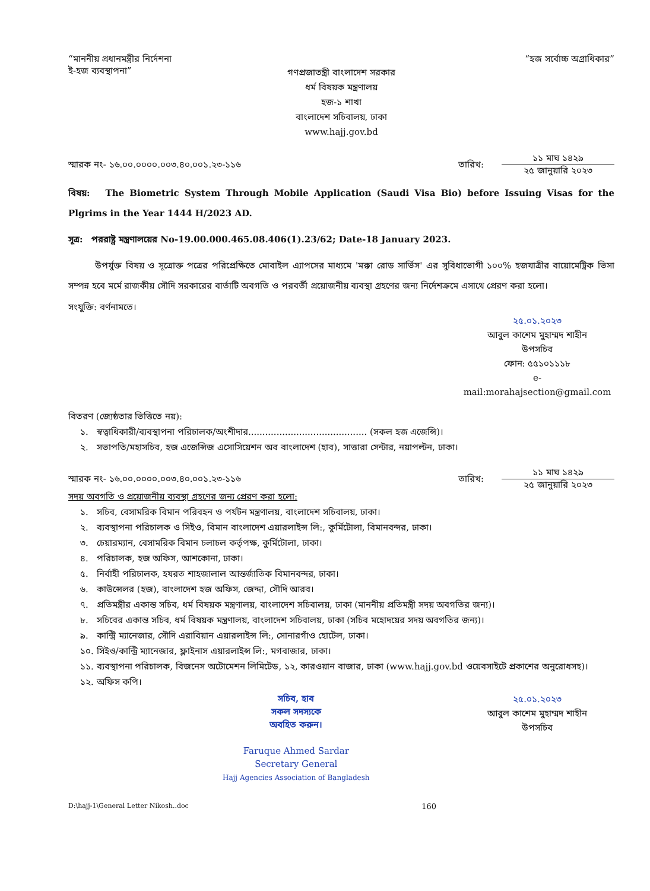“মাননীয় প্রধানমন্ত্রীর নির্দেশনা
ই-হজ ব্যবস্থাপনা”
“হজ সর্বোচ্চ অগ্রাধিকার”
গণপ্রজাতন্ত্রী বাংলাদেশ সরকার
ধর্ম বিষয়ক মন্ত্রণালয়
হজ-১ শাখা
বাংলাদেশ সচিবালয়, ঢাকা
www.hajj.gov.bd
স্মারক নং- ১৬.০০.০০০০.০০৩.৪০.০০১.২৩-১১৬
তারিখ:
১১ মাঘ ১৪২৯
২৫ জানুয়ারি ২০২৩
বিষয়: The Biometric System Through Mobile Application (Saudi Visa Bio) before Issuing Visas for the Plgrims in the Year 1444 H/2023 AD.
সূত্র: পররাষ্ট্র মন্ত্রণালয়ের No-19.00.000.465.08.406(1).23/62; Date-18 January 2023.
   উপর্যুক্ত বিষয় ও সূত্রোক্ত পত্রের পরিপ্রেক্ষিতে মোবাইল এ্যাপসের মাধ্যমে 'মক্কা রোড সার্ভিস' এর সুবিধাভোগী ১০০% হজযাত্রীর বায়োমেট্রিক ভিসা সম্পন্ন হবে মর্মে রাজকীয় সৌদি সরকারের বার্তাটি অবগতি ও পরবর্তী প্রয়োজনীয় ব্যবস্থা গ্রহণের জন্য নির্দেশক্রমে এসাথে প্রেরণ করা হলো।
সংযুক্তি: বর্ণনামতে।
২৫.০১.২০২৩
আবুল কাশেম মুহাম্মদ শাহীন
উপসচিব
ফোন: ৫৫১০১১১৮
e-mail:morahajsection@gmail.com
বিতরণ (জ্যেষ্ঠতার ভিত্তিতে নয়):
১. স্বত্বাধিকারী/ব্যবস্থাপনা পরিচালক/অংশীদার.......................................... (সকল হজ এজেন্সি)।
২. সভাপতি/মহাসচিব, হজ এজেন্সিজ এসোসিয়েশন অব বাংলাদেশ (হাব), সাত্তারা সেন্টার, নয়াপল্টন, ঢাকা।
স্মারক নং- ১৬.০০.০০০০.০০৩.৪০.০০১.২৩-১১৬
তারিখ:
১১ মাঘ ১৪২৯
২৫ জানুয়ারি ২০২৩
সদয় অবগতি ও প্রয়োজনীয় ব্যবস্থা গ্রহণের জন্য প্রেরণ করা হলো:
১. সচিব, বেসামরিক বিমান পরিবহন ও পর্যটন মন্ত্রণালয়, বাংলাদেশ সচিবালয়, ঢাকা।
২. ব্যবস্থাপনা পরিচালক ও সিইও, বিমান বাংলাদেশ এয়ারলাইন্স লি:, কুর্মিটোলা, বিমানবন্দর, ঢাকা।
৩. চেয়ারম্যান, বেসামরিক বিমান চলাচল কর্তৃপক্ষ, কুর্মিটোলা, ঢাকা।
৪. পরিচালক, হজ অফিস, আশকোনা, ঢাকা।
৫. নির্বাহী পরিচালক, হযরত শাহজালাল আন্তর্জাতিক বিমানবন্দর, ঢাকা।
৬. কাউন্সেলর (হজ), বাংলাদেশ হজ অফিস, জেদ্দা, সৌদি আরব।
৭. প্রতিমন্ত্রীর একান্ত সচিব, ধর্ম বিষয়ক মন্ত্রণালয়, বাংলাদেশ সচিবালয়, ঢাকা (মাননীয় প্রতিমন্ত্রী সদয় অবগতির জন্য)।
৮. সচিবের একান্ত সচিব, ধর্ম বিষয়ক মন্ত্রণালয়, বাংলাদেশ সচিবালয়, ঢাকা (সচিব মহোদয়ের সদয় অবগতির জন্য)।
৯. কান্ট্রি ম্যানেজার, সৌদি এরাবিয়ান এয়ারলাইন্স লি:, সোনারগাঁও হোটেল, ঢাকা।
১০. সিইও/কান্ট্রি ম্যানেজার, ফ্লাইনাস এয়ারলাইন্স লি:, মগবাজার, ঢাকা।
১১. ব্যবস্থাপনা পরিচালক, বিজনেস অটোমেশন লিমিটেড, ১২, কারওয়ান বাজার, ঢাকা (www.hajj.gov.bd ওয়েবসাইটে প্রকাশের অনুরোধসহ)।
১২. অফিস কপি।
সচিব, হাব
সকল সদস্যকে
অবহিত করুন।
Faruque Ahmed Sardar
Secretary General
Hajj Agencies Association of Bangladesh
২৫.০১.২০২৩
আবুল কাশেম মুহাম্মদ শাহীন
উপসচিব
D:\hajj-1\General Letter Nikosh..doc 160